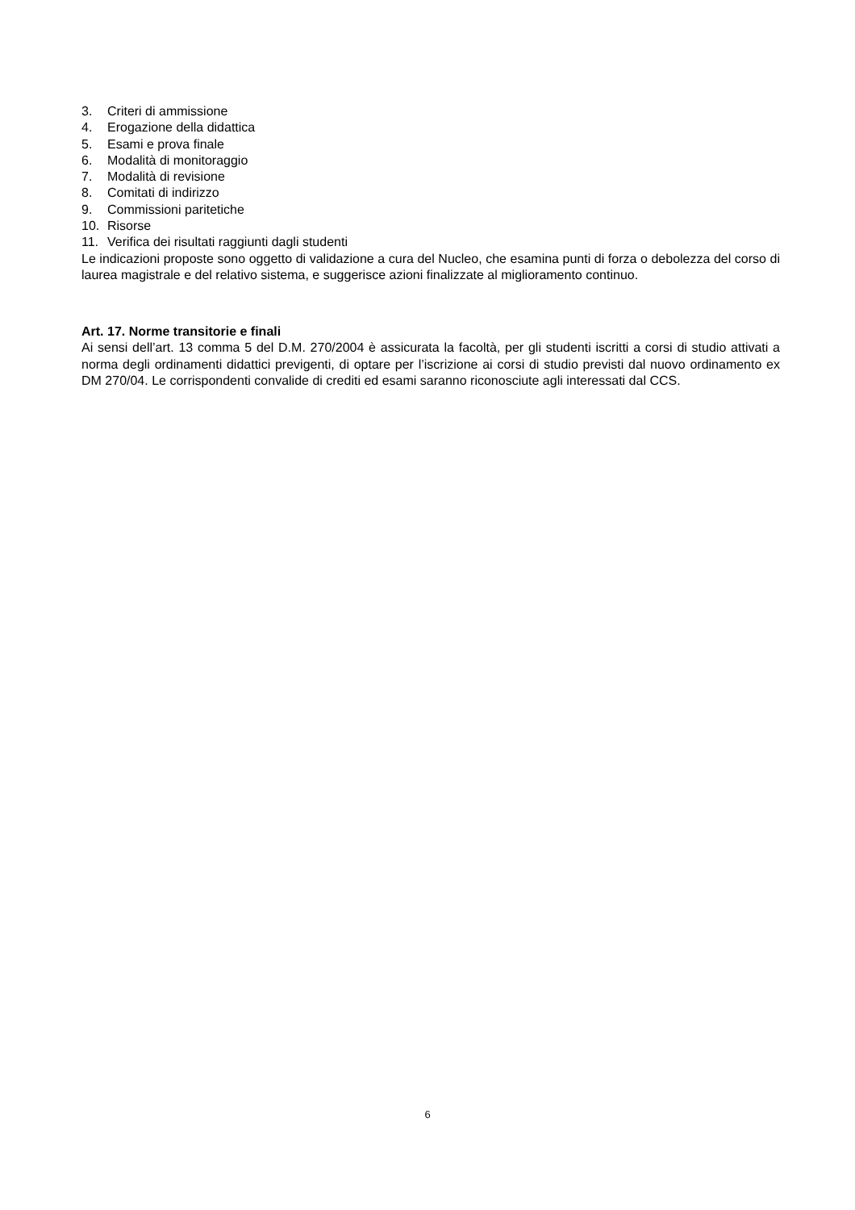3. Criteri di ammissione
4. Erogazione della didattica
5. Esami e prova finale
6. Modalità di monitoraggio
7. Modalità di revisione
8. Comitati di indirizzo
9. Commissioni paritetiche
10. Risorse
11. Verifica dei risultati raggiunti dagli studenti
Le indicazioni proposte sono oggetto di validazione a cura del Nucleo, che esamina punti di forza o debolezza del corso di laurea magistrale e del relativo sistema, e suggerisce azioni finalizzate al miglioramento continuo.
Art. 17. Norme transitorie e finali
Ai sensi dell’art. 13 comma 5 del D.M. 270/2004 è assicurata la facoltà, per gli studenti iscritti a corsi di studio attivati a norma degli ordinamenti didattici previgenti, di optare per l’iscrizione ai corsi di studio previsti dal nuovo ordinamento ex DM 270/04. Le corrispondenti convalide di crediti ed esami saranno riconosciute agli interessati dal CCS.
6